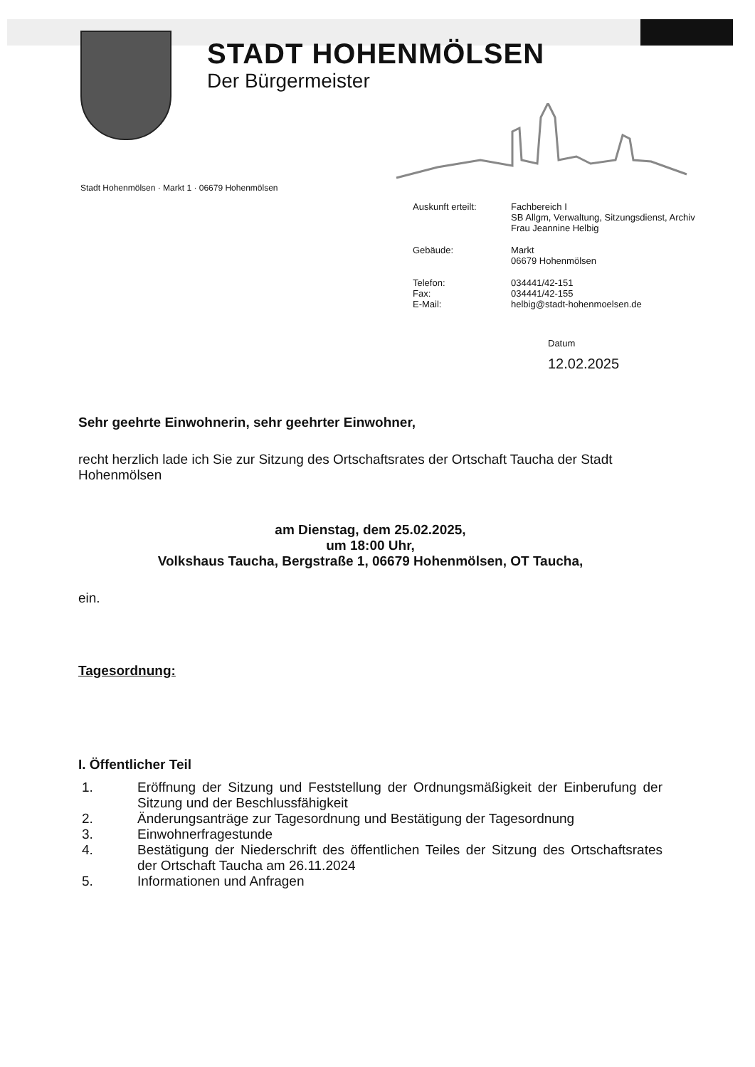STADT HOHENMÖLSEN
Der Bürgermeister
Stadt Hohenmölsen · Markt 1 · 06679 Hohenmölsen
Auskunft erteilt:
Fachbereich I
SB Allgm, Verwaltung, Sitzungsdienst, Archiv
Frau Jeannine Helbig
Gebäude:
Markt
06679 Hohenmölsen
Telefon:
034441/42-151
Fax:
034441/42-155
E-Mail:
helbig@stadt-hohenmoelsen.de
Datum
12.02.2025
Sehr geehrte Einwohnerin, sehr geehrter Einwohner,
recht herzlich lade ich Sie zur Sitzung des Ortschaftsrates der Ortschaft Taucha der Stadt Hohenmölsen
am Dienstag, dem 25.02.2025,
um 18:00 Uhr,
Volkshaus Taucha, Bergstraße 1, 06679 Hohenmölsen, OT Taucha,
ein.
Tagesordnung:
I. Öffentlicher Teil
1. Eröffnung der Sitzung und Feststellung der Ordnungsmäßigkeit der Einberufung der Sitzung und der Beschlussfähigkeit
2. Änderungsanträge zur Tagesordnung und Bestätigung der Tagesordnung
3. Einwohnerfragestunde
4. Bestätigung der Niederschrift des öffentlichen Teiles der Sitzung des Ortschaftsrates der Ortschaft Taucha am 26.11.2024
5. Informationen und Anfragen